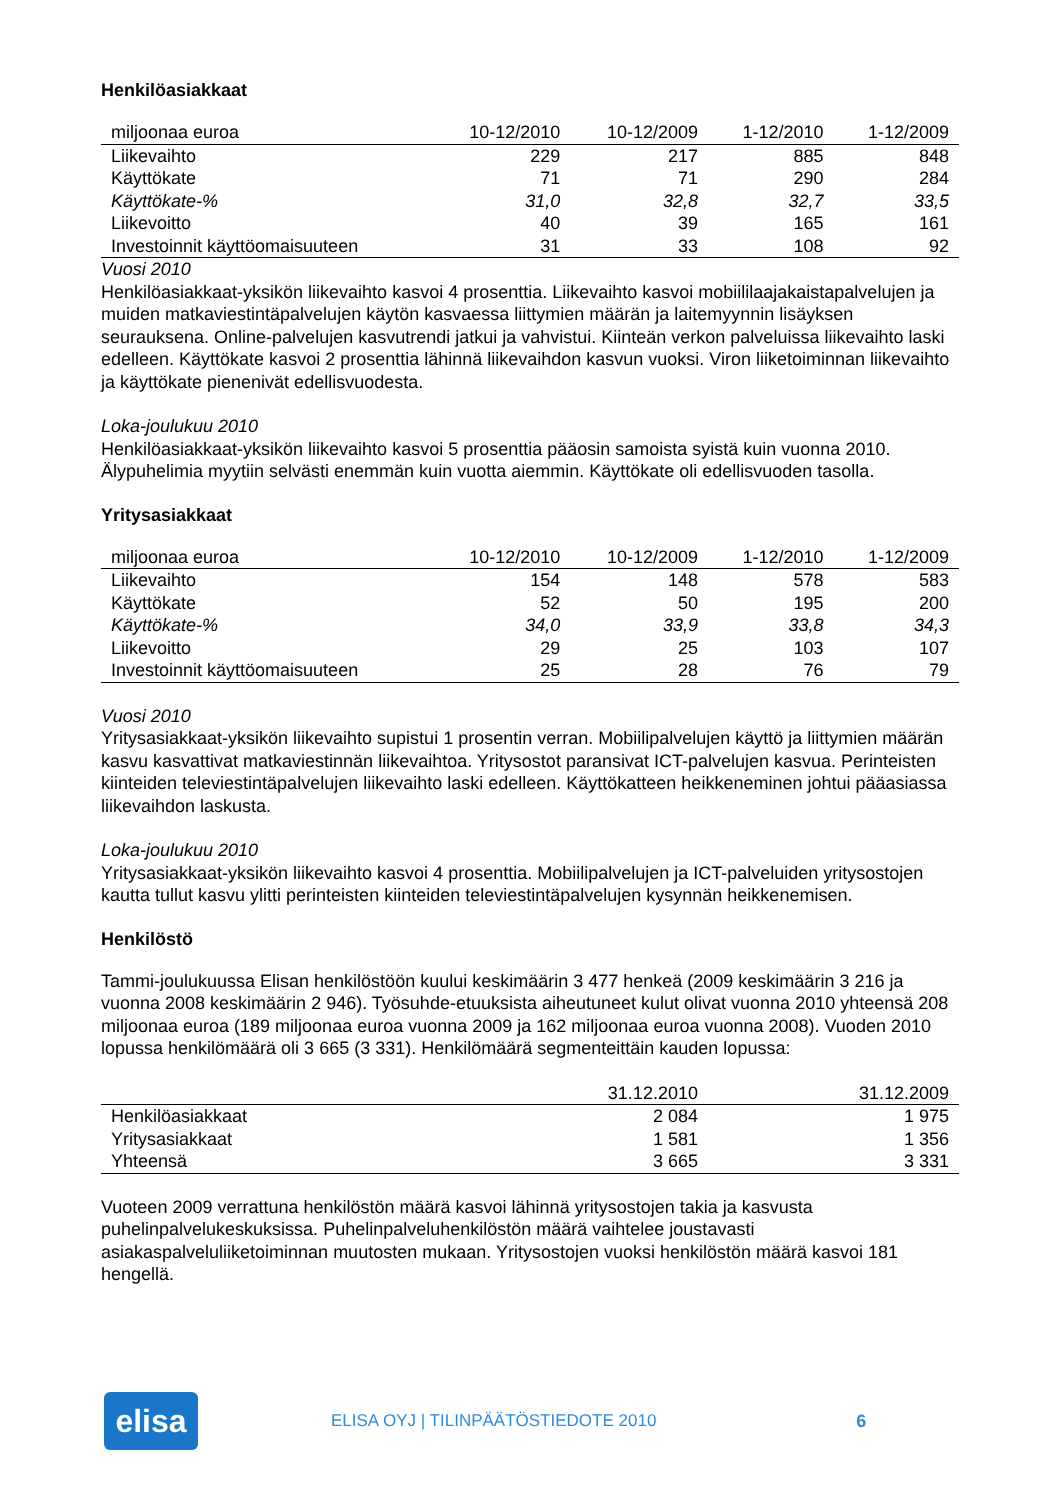Henkilöasiakkaat
| miljoonaa euroa | 10-12/2010 | 10-12/2009 | 1-12/2010 | 1-12/2009 |
| --- | --- | --- | --- | --- |
| Liikevaihto | 229 | 217 | 885 | 848 |
| Käyttökate | 71 | 71 | 290 | 284 |
| Käyttökate-% | 31,0 | 32,8 | 32,7 | 33,5 |
| Liikevoitto | 40 | 39 | 165 | 161 |
| Investoinnit käyttöomaisuuteen | 31 | 33 | 108 | 92 |
Vuosi 2010
Henkilöasiakkaat-yksikön liikevaihto kasvoi 4 prosenttia. Liikevaihto kasvoi mobiililaajakaistapalvelujen ja muiden matkaviestintäpalvelujen käytön kasvaessa liittymien määrän ja laitemyynnin lisäyksen seurauksena. Online-palvelujen kasvutrendi jatkui ja vahvistui. Kiinteän verkon palveluissa liikevaihto laski edelleen. Käyttökate kasvoi 2 prosenttia lähinnä liikevaihdon kasvun vuoksi. Viron liiketoiminnan liikevaihto ja käyttökate pienenivät edellisvuodesta.
Loka-joulukuu 2010
Henkilöasiakkaat-yksikön liikevaihto kasvoi 5 prosenttia pääosin samoista syistä kuin vuonna 2010. Älypuhelimia myytiin selvästi enemmän kuin vuotta aiemmin. Käyttökate oli edellisvuoden tasolla.
Yritysasiakkaat
| miljoonaa euroa | 10-12/2010 | 10-12/2009 | 1-12/2010 | 1-12/2009 |
| --- | --- | --- | --- | --- |
| Liikevaihto | 154 | 148 | 578 | 583 |
| Käyttökate | 52 | 50 | 195 | 200 |
| Käyttökate-% | 34,0 | 33,9 | 33,8 | 34,3 |
| Liikevoitto | 29 | 25 | 103 | 107 |
| Investoinnit käyttöomaisuuteen | 25 | 28 | 76 | 79 |
Vuosi 2010
Yritysasiakkaat-yksikön liikevaihto supistui 1 prosentin verran. Mobiilipalvelujen käyttö ja liittymien määrän kasvu kasvattivat matkaviestinnän liikevaihtoa. Yritysostot paransivat ICT-palvelujen kasvua. Perinteisten kiinteiden televiestintäpalvelujen liikevaihto laski edelleen. Käyttökatteen heikkeneminen johtui pääasiassa liikevaihdon laskusta.
Loka-joulukuu 2010
Yritysasiakkaat-yksikön liikevaihto kasvoi 4 prosenttia. Mobiilipalvelujen ja ICT-palveluiden yritysostojen kautta tullut kasvu ylitti perinteisten kiinteiden televiestintäpalvelujen kysynnän heikkenemisen.
Henkilöstö
Tammi-joulukuussa Elisan henkilöstöön kuului keskimäärin 3 477 henkeä (2009 keskimäärin 3 216 ja vuonna 2008 keskimäärin 2 946). Työsuhde-etuuksista aiheutuneet kulut olivat vuonna 2010 yhteensä 208 miljoonaa euroa (189 miljoonaa euroa vuonna 2009 ja 162 miljoonaa euroa vuonna 2008). Vuoden 2010 lopussa henkilömäärä oli 3 665 (3 331). Henkilömäärä segmenteittäin kauden lopussa:
| | 31.12.2010 | 31.12.2009 |
| --- | --- | --- |
| Henkilöasiakkaat | 2 084 | 1 975 |
| Yritysasiakkaat | 1 581 | 1 356 |
| Yhteensä | 3 665 | 3 331 |
Vuoteen 2009 verrattuna henkilöstön määrä kasvoi lähinnä yritysostojen takia ja kasvusta puhelinpalvelukeskuksissa. Puhelinpalveluhenkilöstön määrä vaihtelee joustavasti asiakaspalveluliiketoiminnan muutosten mukaan. Yritysostojen vuoksi henkilöstön määrä kasvoi 181 hengellä.
elisa
ELISA OYJ | TILINPÄÄTÖSTIEDOTE 2010
6